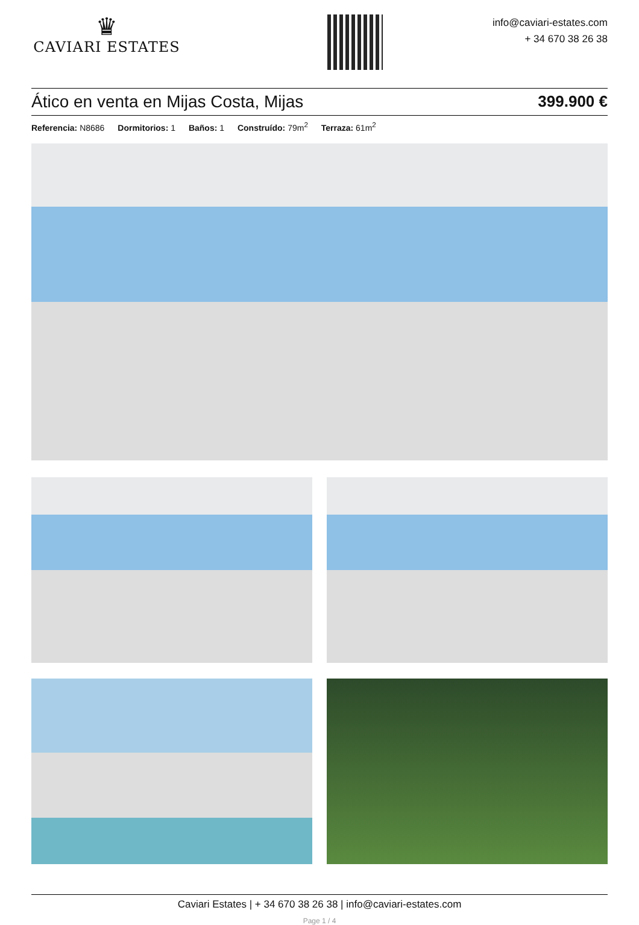♛
CAVIARI ESTATES
info@caviari-estates.com
+ 34 670 38 26 38
Ático en venta en Mijas Costa, Mijas 399.900 €
Referencia: N8686 Dormitorios: 1 Baños: 1 Construído: 79m<sup>2</sup> Terraza: 61m<sup>2</sup>
Caviari Estates | + 34 670 38 26 38 | info@caviari-estates.com
Page 1 / 4